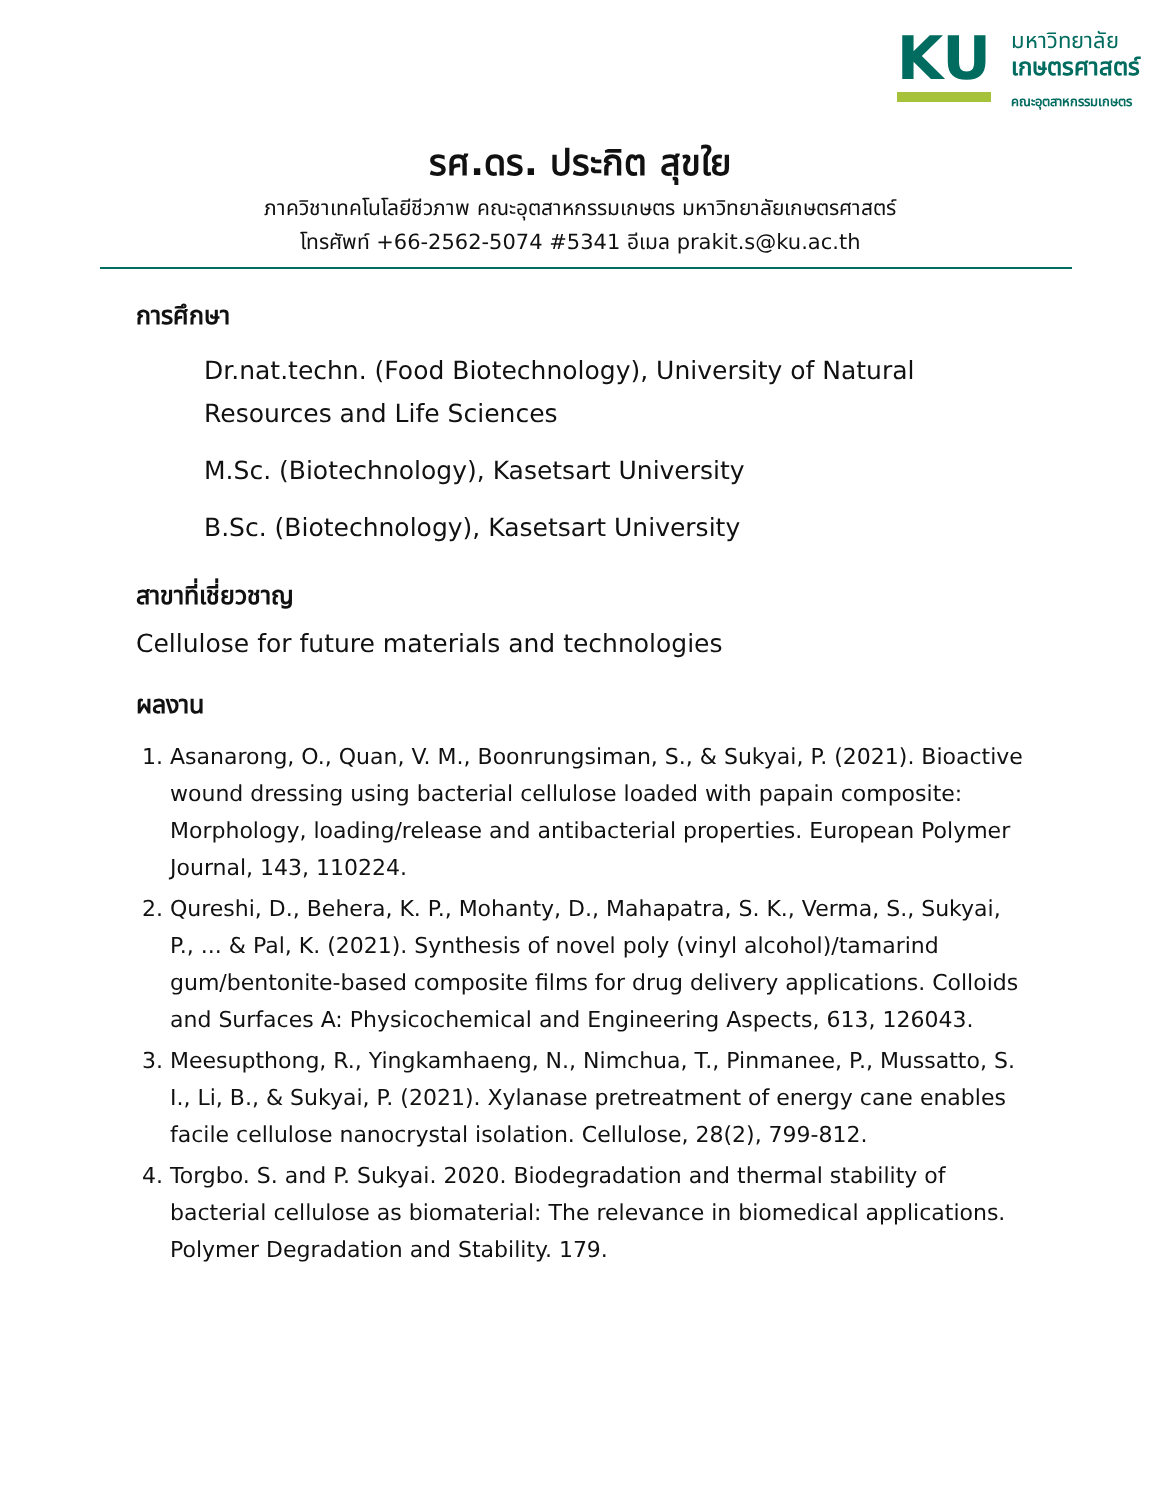KU
มหาวิทยาลัย
เกษตรศาสตร์
คณะอุตสาหกรรมเกษตร
รศ.ดร. ประกิต สุขใย
ภาควิชาเทคโนโลยีชีวภาพ คณะอุตสาหกรรมเกษตร มหาวิทยาลัยเกษตรศาสตร์
โทรศัพท์ +66-2562-5074 #5341 อีเมล prakit.s@ku.ac.th
การศึกษา
Dr.nat.techn. (Food Biotechnology), University of Natural Resources and Life Sciences
M.Sc. (Biotechnology), Kasetsart University
B.Sc. (Biotechnology), Kasetsart University
สาขาที่เชี่ยวชาญ
Cellulose for future materials and technologies
ผลงาน
1. Asanarong, O., Quan, V. M., Boonrungsiman, S., & Sukyai, P. (2021). Bioactive wound dressing using bacterial cellulose loaded with papain composite: Morphology, loading/release and antibacterial properties. European Polymer Journal, 143, 110224.
2. Qureshi, D., Behera, K. P., Mohanty, D., Mahapatra, S. K., Verma, S., Sukyai, P., ... & Pal, K. (2021). Synthesis of novel poly (vinyl alcohol)/tamarind gum/bentonite-based composite films for drug delivery applications. Colloids and Surfaces A: Physicochemical and Engineering Aspects, 613, 126043.
3. Meesupthong, R., Yingkamhaeng, N., Nimchua, T., Pinmanee, P., Mussatto, S. I., Li, B., & Sukyai, P. (2021). Xylanase pretreatment of energy cane enables facile cellulose nanocrystal isolation. Cellulose, 28(2), 799-812.
4. Torgbo. S. and P. Sukyai. 2020. Biodegradation and thermal stability of bacterial cellulose as biomaterial: The relevance in biomedical applications. Polymer Degradation and Stability. 179.